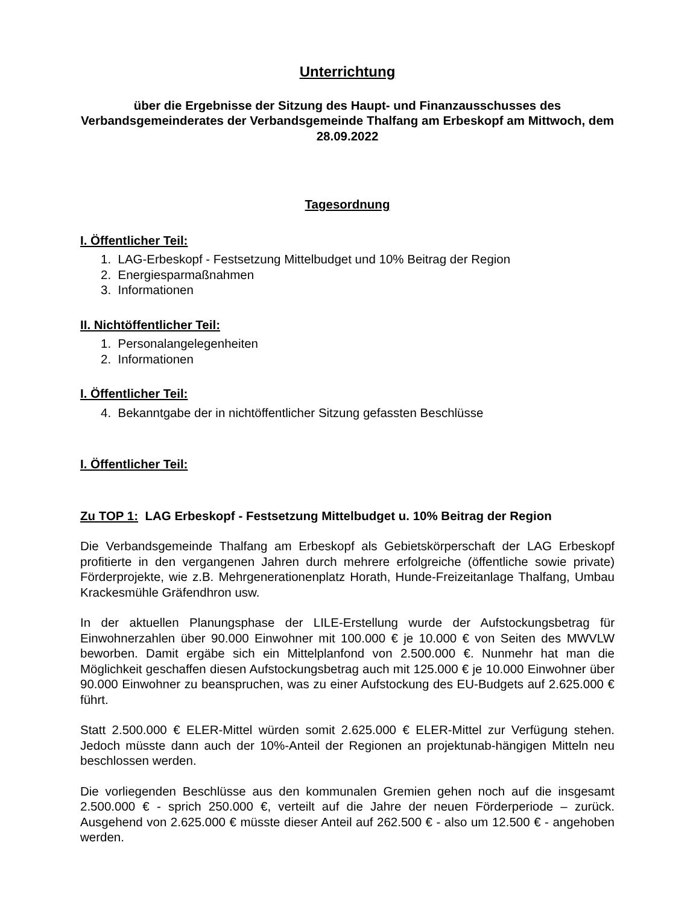Unterrichtung
über die Ergebnisse der Sitzung des Haupt- und Finanzausschusses des Verbandsgemeinderates der Verbandsgemeinde Thalfang am Erbeskopf am Mittwoch, dem 28.09.2022
Tagesordnung
I. Öffentlicher Teil:
1. LAG-Erbeskopf - Festsetzung Mittelbudget und 10% Beitrag der Region
2. Energiesparmaßnahmen
3. Informationen
II. Nichtöffentlicher Teil:
1. Personalangelegenheiten
2. Informationen
I. Öffentlicher Teil:
4. Bekanntgabe der in nichtöffentlicher Sitzung gefassten Beschlüsse
I. Öffentlicher Teil:
Zu TOP 1: LAG Erbeskopf - Festsetzung Mittelbudget u. 10% Beitrag der Region
Die Verbandsgemeinde Thalfang am Erbeskopf als Gebietskörperschaft der LAG Erbeskopf profitierte in den vergangenen Jahren durch mehrere erfolgreiche (öffentliche sowie private) Förderprojekte, wie z.B. Mehrgenerationenplatz Horath, Hunde-Freizeitanlage Thalfang, Umbau Krackesmühle Gräfendhron usw.
In der aktuellen Planungsphase der LILE-Erstellung wurde der Aufstockungsbetrag für Einwohnerzahlen über 90.000 Einwohner mit 100.000 € je 10.000 € von Seiten des MWVLW beworben. Damit ergäbe sich ein Mittelplanfond von 2.500.000 €. Nunmehr hat man die Möglichkeit geschaffen diesen Aufstockungsbetrag auch mit 125.000 € je 10.000 Einwohner über 90.000 Einwohner zu beanspruchen, was zu einer Aufstockung des EU-Budgets auf 2.625.000 € führt.
Statt 2.500.000 € ELER-Mittel würden somit 2.625.000 € ELER-Mittel zur Verfügung stehen. Jedoch müsste dann auch der 10%-Anteil der Regionen an projektunab-hängigen Mitteln neu beschlossen werden.
Die vorliegenden Beschlüsse aus den kommunalen Gremien gehen noch auf die insgesamt 2.500.000 € - sprich 250.000 €, verteilt auf die Jahre der neuen Förderperiode – zurück. Ausgehend von 2.625.000 € müsste dieser Anteil auf 262.500 € - also um 12.500 € - angehoben werden.